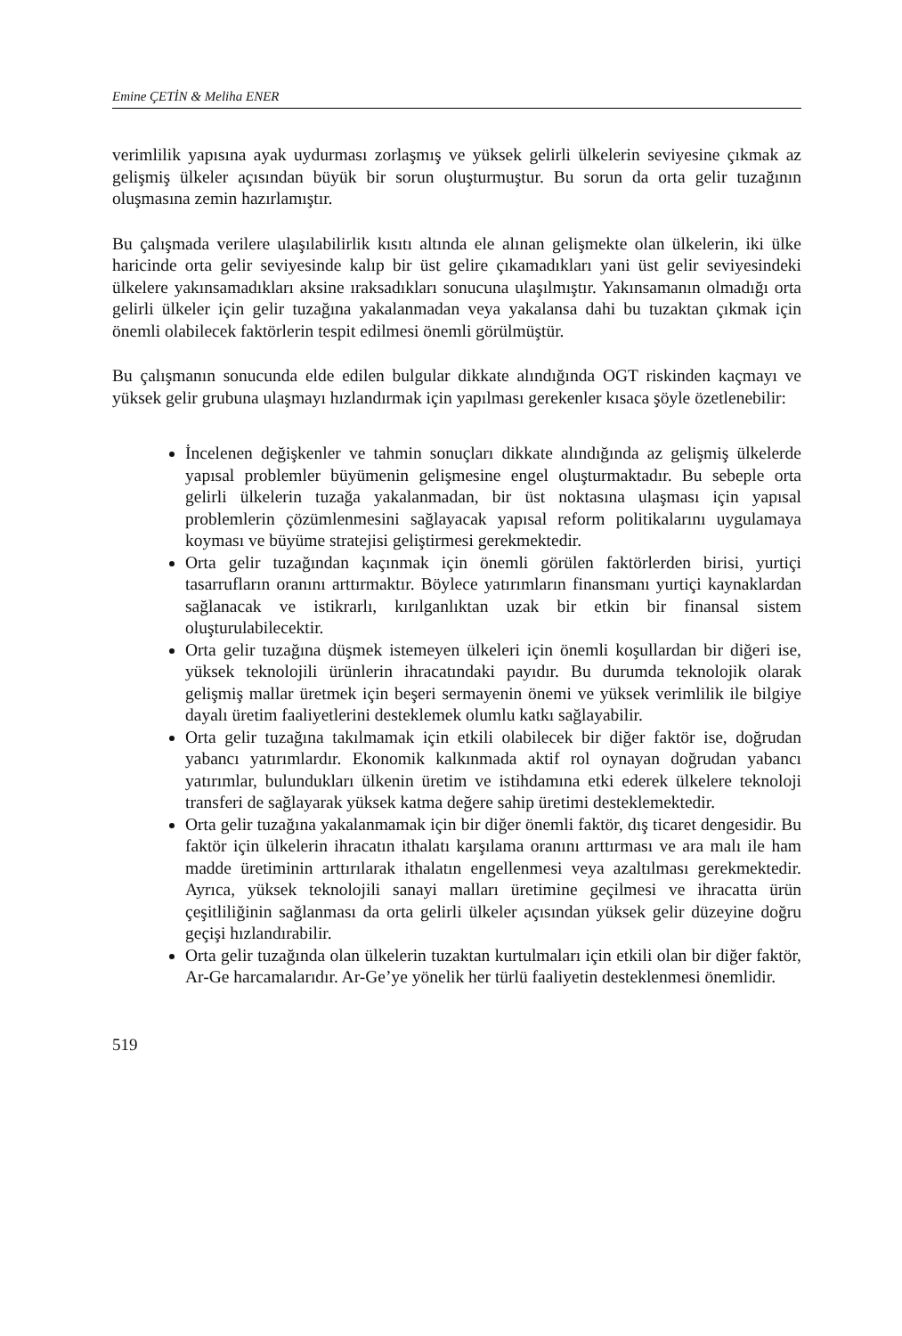Emine ÇETİN & Meliha ENER
verimlilik yapısına ayak uydurması zorlaşmış ve yüksek gelirli ülkelerin seviyesine çıkmak az gelişmiş ülkeler açısından büyük bir sorun oluşturmuştur. Bu sorun da orta gelir tuzağının oluşmasına zemin hazırlamıştır.
Bu çalışmada verilere ulaşılabilirlik kısıtı altında ele alınan gelişmekte olan ülkelerin, iki ülke haricinde orta gelir seviyesinde kalıp bir üst gelire çıkamadıkları yani üst gelir seviyesindeki ülkelere yakınsamadıkları aksine ıraksadıkları sonucuna ulaşılmıştır. Yakınsamanın olmadığı orta gelirli ülkeler için gelir tuzağına yakalanmadan veya yakalansa dahi bu tuzaktan çıkmak için önemli olabilecek faktörlerin tespit edilmesi önemli görülmüştür.
Bu çalışmanın sonucunda elde edilen bulgular dikkate alındığında OGT riskinden kaçmayı ve yüksek gelir grubuna ulaşmayı hızlandırmak için yapılması gerekenler kısaca şöyle özetlenebilir:
İncelenen değişkenler ve tahmin sonuçları dikkate alındığında az gelişmiş ülkelerde yapısal problemler büyümenin gelişmesine engel oluşturmaktadır. Bu sebeple orta gelirli ülkelerin tuzağa yakalanmadan, bir üst noktasına ulaşması için yapısal problemlerin çözümlenmesini sağlayacak yapısal reform politikalarını uygulamaya koyması ve büyüme stratejisi geliştirmesi gerekmektedir.
Orta gelir tuzağından kaçınmak için önemli görülen faktörlerden birisi, yurtiçi tasarrufların oranını arttırmaktır. Böylece yatırımların finansmanı yurtiçi kaynaklardan sağlanacak ve istikrarlı, kırılganlıktan uzak bir etkin bir finansal sistem oluşturulabilecektir.
Orta gelir tuzağına düşmek istemeyen ülkeleri için önemli koşullardan bir diğeri ise, yüksek teknolojili ürünlerin ihracatındaki payıdır. Bu durumda teknolojik olarak gelişmiş mallar üretmek için beşeri sermayenin önemi ve yüksek verimlilik ile bilgiye dayalı üretim faaliyetlerini desteklemek olumlu katkı sağlayabilir.
Orta gelir tuzağına takılmamak için etkili olabilecek bir diğer faktör ise, doğrudan yabancı yatırımlardır. Ekonomik kalkınmada aktif rol oynayan doğrudan yabancı yatırımlar, bulundukları ülkenin üretim ve istihdamına etki ederek ülkelere teknoloji transferi de sağlayarak yüksek katma değere sahip üretimi desteklemektedir.
Orta gelir tuzağına yakalanmamak için bir diğer önemli faktör, dış ticaret dengesidir. Bu faktör için ülkelerin ihracatın ithalatı karşılama oranını arttırması ve ara malı ile ham madde üretiminin arttırılarak ithalatın engellenmesi veya azaltılması gerekmektedir. Ayrıca, yüksek teknolojili sanayi malları üretimine geçilmesi ve ihracatta ürün çeşitliliğinin sağlanması da orta gelirli ülkeler açısından yüksek gelir düzeyine doğru geçişi hızlandırabilir.
Orta gelir tuzağında olan ülkelerin tuzaktan kurtulmaları için etkili olan bir diğer faktör, Ar-Ge harcamalarıdır. Ar-Ge’ye yönelik her türlü faaliyetin desteklenmesi önemlidir.
519